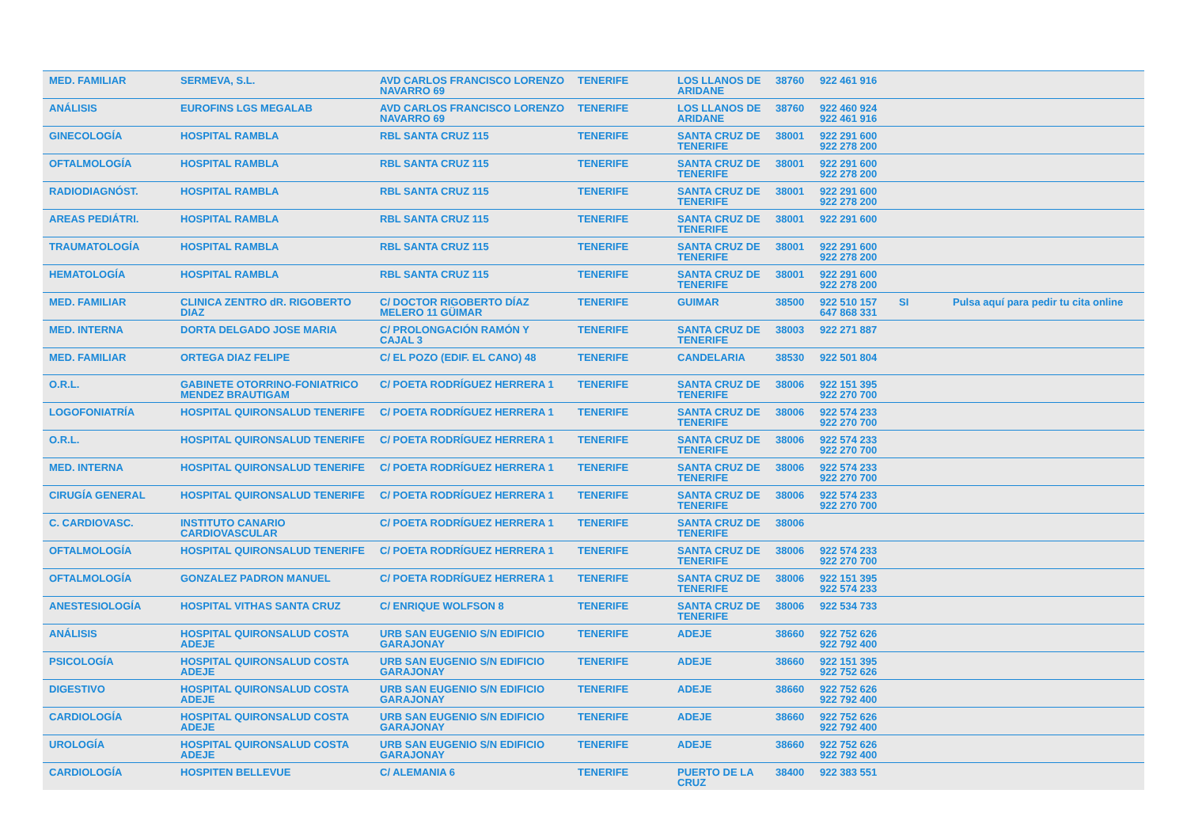| MED. FAMILIAR | SERMEVA, S.L. | AVD CARLOS FRANCISCO LORENZO NAVARRO 69 | TENERIFE | LOS LLANOS DE ARIDANE | 38760 | 922 461 916 | | |
| ANÁLISIS | EUROFINS LGS MEGALAB | AVD CARLOS FRANCISCO LORENZO NAVARRO 69 | TENERIFE | LOS LLANOS DE ARIDANE | 38760 | 922 460 924 922 461 916 | | |
| GINECOLOGÍA | HOSPITAL RAMBLA | RBL SANTA CRUZ 115 | TENERIFE | SANTA CRUZ DE TENERIFE | 38001 | 922 291 600 922 278 200 | | |
| OFTALMOLOGÍA | HOSPITAL RAMBLA | RBL SANTA CRUZ 115 | TENERIFE | SANTA CRUZ DE TENERIFE | 38001 | 922 291 600 922 278 200 | | |
| RADIODIAGNÓST. | HOSPITAL RAMBLA | RBL SANTA CRUZ 115 | TENERIFE | SANTA CRUZ DE TENERIFE | 38001 | 922 291 600 922 278 200 | | |
| AREAS PEDIÁTRI. | HOSPITAL RAMBLA | RBL SANTA CRUZ 115 | TENERIFE | SANTA CRUZ DE TENERIFE | 38001 | 922 291 600 | | |
| TRAUMATOLOGÍA | HOSPITAL RAMBLA | RBL SANTA CRUZ 115 | TENERIFE | SANTA CRUZ DE TENERIFE | 38001 | 922 291 600 922 278 200 | | |
| HEMATOLOGÍA | HOSPITAL RAMBLA | RBL SANTA CRUZ 115 | TENERIFE | SANTA CRUZ DE TENERIFE | 38001 | 922 291 600 922 278 200 | | |
| MED. FAMILIAR | CLINICA ZENTRO dR. RIGOBERTO DIAZ | C/ DOCTOR RIGOBERTO DÍAZ MELERO 11 GÜIMAR | TENERIFE | GUIMAR | 38500 | 922 510 157 647 868 331 | SI | Pulsa aquí para pedir tu cita online |
| MED. INTERNA | DORTA DELGADO JOSE MARIA | C/ PROLONGACIÓN RAMÓN Y CAJAL 3 | TENERIFE | SANTA CRUZ DE TENERIFE | 38003 | 922 271 887 | | |
| MED. FAMILIAR | ORTEGA DIAZ FELIPE | C/ EL POZO (EDIF. EL CANO) 48 | TENERIFE | CANDELARIA | 38530 | 922 501 804 | | |
| O.R.L. | GABINETE OTORRINO-FONIATRICO MENDEZ BRAUTIGAM | C/ POETA RODRÍGUEZ HERRERA 1 | TENERIFE | SANTA CRUZ DE TENERIFE | 38006 | 922 151 395 922 270 700 | | |
| LOGOFONIATRÍA | HOSPITAL QUIRONSALUD TENERIFE | C/ POETA RODRÍGUEZ HERRERA 1 | TENERIFE | SANTA CRUZ DE TENERIFE | 38006 | 922 574 233 922 270 700 | | |
| O.R.L. | HOSPITAL QUIRONSALUD TENERIFE | C/ POETA RODRÍGUEZ HERRERA 1 | TENERIFE | SANTA CRUZ DE TENERIFE | 38006 | 922 574 233 922 270 700 | | |
| MED. INTERNA | HOSPITAL QUIRONSALUD TENERIFE | C/ POETA RODRÍGUEZ HERRERA 1 | TENERIFE | SANTA CRUZ DE TENERIFE | 38006 | 922 574 233 922 270 700 | | |
| CIRUGÍA GENERAL | HOSPITAL QUIRONSALUD TENERIFE | C/ POETA RODRÍGUEZ HERRERA 1 | TENERIFE | SANTA CRUZ DE TENERIFE | 38006 | 922 574 233 922 270 700 | | |
| C. CARDIOVASC. | INSTITUTO CANARIO CARDIOVASCULAR | C/ POETA RODRÍGUEZ HERRERA 1 | TENERIFE | SANTA CRUZ DE TENERIFE | 38006 | | | |
| OFTALMOLOGÍA | HOSPITAL QUIRONSALUD TENERIFE | C/ POETA RODRÍGUEZ HERRERA 1 | TENERIFE | SANTA CRUZ DE TENERIFE | 38006 | 922 574 233 922 270 700 | | |
| OFTALMOLOGÍA | GONZALEZ PADRON MANUEL | C/ POETA RODRÍGUEZ HERRERA 1 | TENERIFE | SANTA CRUZ DE TENERIFE | 38006 | 922 151 395 922 574 233 | | |
| ANESTESIOLOGÍA | HOSPITAL VITHAS SANTA CRUZ | C/ ENRIQUE WOLFSON 8 | TENERIFE | SANTA CRUZ DE TENERIFE | 38006 | 922 534 733 | | |
| ANÁLISIS | HOSPITAL QUIRONSALUD COSTA ADEJE | URB SAN EUGENIO S/N EDIFICIO GARAJONAY | TENERIFE | ADEJE | 38660 | 922 752 626 922 792 400 | | |
| PSICOLOGÍA | HOSPITAL QUIRONSALUD COSTA ADEJE | URB SAN EUGENIO S/N EDIFICIO GARAJONAY | TENERIFE | ADEJE | 38660 | 922 151 395 922 752 626 | | |
| DIGESTIVO | HOSPITAL QUIRONSALUD COSTA ADEJE | URB SAN EUGENIO S/N EDIFICIO GARAJONAY | TENERIFE | ADEJE | 38660 | 922 752 626 922 792 400 | | |
| CARDIOLOGÍA | HOSPITAL QUIRONSALUD COSTA ADEJE | URB SAN EUGENIO S/N EDIFICIO GARAJONAY | TENERIFE | ADEJE | 38660 | 922 752 626 922 792 400 | | |
| UROLOGÍA | HOSPITAL QUIRONSALUD COSTA ADEJE | URB SAN EUGENIO S/N EDIFICIO GARAJONAY | TENERIFE | ADEJE | 38660 | 922 752 626 922 792 400 | | |
| CARDIOLOGÍA | HOSPITEN BELLEVUE | C/ ALEMANIA 6 | TENERIFE | PUERTO DE LA CRUZ | 38400 | 922 383 551 | | |